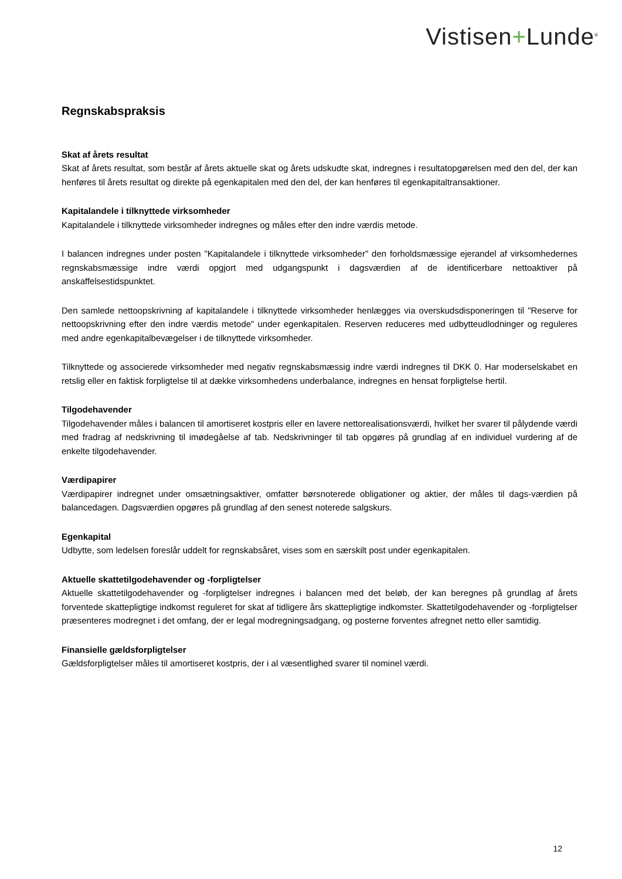Vistisen+Lunde<sup>®</sup>
Regnskabspraksis
Skat af årets resultat
Skat af årets resultat, som består af årets aktuelle skat og årets udskudte skat, indregnes i resultatopgørelsen med den del, der kan henføres til årets resultat og direkte på egenkapitalen med den del, der kan henføres til egenkapitaltransaktioner.
Kapitalandele i tilknyttede virksomheder
Kapitalandele i tilknyttede virksomheder indregnes og måles efter den indre værdis metode.
I balancen indregnes under posten "Kapitalandele i tilknyttede virksomheder" den forholdsmæssige ejerandel af virksomhedernes regnskabsmæssige indre værdi opgjort med udgangspunkt i dagsværdien af de identificerbare nettoaktiver på anskaffelsestidspunktet.
Den samlede nettoopskrivning af kapitalandele i tilknyttede virksomheder henlægges via overskudsdisponeringen til "Reserve for nettoopskrivning efter den indre værdis metode" under egenkapitalen. Reserven reduceres med udbytteudlodninger og reguleres med andre egenkapitalbevægelser i de tilknyttede virksomheder.
Tilknyttede og associerede virksomheder med negativ regnskabsmæssig indre værdi indregnes til DKK 0. Har moderselskabet en retslig eller en faktisk forpligtelse til at dække virksomhedens underbalance, indregnes en hensat forpligtelse hertil.
Tilgodehavender
Tilgodehavender måles i balancen til amortiseret kostpris eller en lavere nettorealisationsværdi, hvilket her svarer til pålydende værdi med fradrag af nedskrivning til imødegåelse af tab. Nedskrivninger til tab opgøres på grundlag af en individuel vurdering af de enkelte tilgodehavender.
Værdipapirer
Værdipapirer indregnet under omsætningsaktiver, omfatter børsnoterede obligationer og aktier, der måles til dags-værdien på balancedagen. Dagsværdien opgøres på grundlag af den senest noterede salgskurs.
Egenkapital
Udbytte, som ledelsen foreslår uddelt for regnskabsåret, vises som en særskilt post under egenkapitalen.
Aktuelle skattetilgodehavender og -forpligtelser
Aktuelle skattetilgodehavender og -forpligtelser indregnes i balancen med det beløb, der kan beregnes på grundlag af årets forventede skattepligtige indkomst reguleret for skat af tidligere års skattepligtige indkomster. Skattetilgodehavender og -forpligtelser præsenteres modregnet i det omfang, der er legal modregningsadgang, og posterne forventes afregnet netto eller samtidig.
Finansielle gældsforpligtelser
Gældsforpligtelser måles til amortiseret kostpris, der i al væsentlighed svarer til nominel værdi.
12